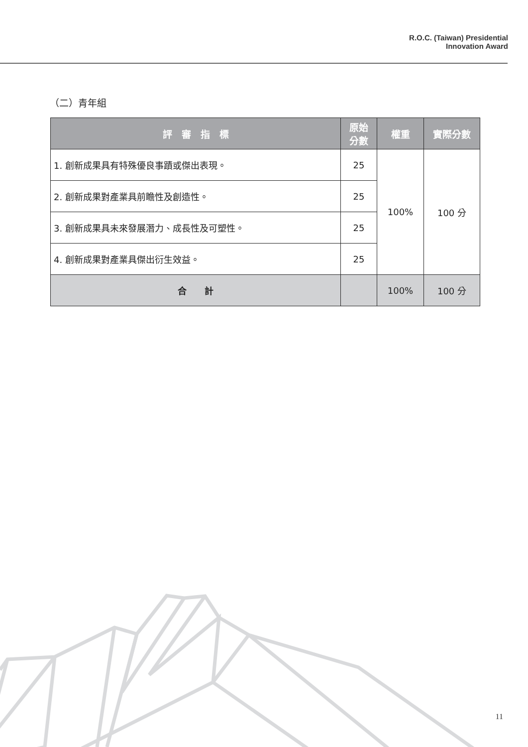R.O.C. (Taiwan) Presidential
Innovation Award
（二）青年組
| 評 審 指 標 | 原始 分數 | 權重 | 實際分數 |
| --- | --- | --- | --- |
| 1. 創新成果具有特殊優良事蹟或傑出表現。 | 25 | 100% | 100 分 |
| 2. 創新成果對產業具前瞻性及創造性。 | 25 | | |
| 3. 創新成果具未來發展潛力、成長性及可塑性。 | 25 | | |
| 4. 創新成果對產業具傑出衍生效益。 | 25 | | |
| 合 計 | | 100% | 100 分 |
11